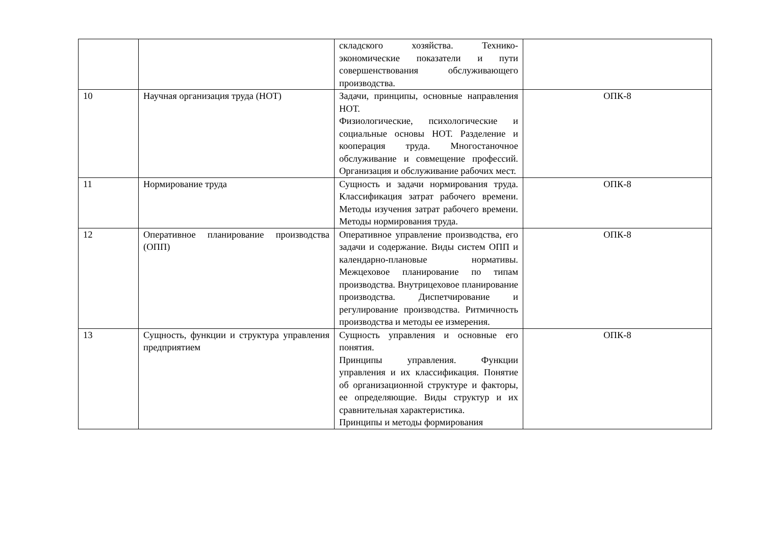| | | складского хозяйства. Технико-экономические показатели и пути совершенствования обслуживающего производства. | |
| 10 | Научная организация труда (НОТ) | Задачи, принципы, основные направления НОТ. Физиологические, психологические и социальные основы НОТ. Разделение и кооперация труда. Многостаночное обслуживание и совмещение профессий. Организация и обслуживание рабочих мест. | ОПК-8 |
| 11 | Нормирование труда | Сущность и задачи нормирования труда. Классификация затрат рабочего времени. Методы изучения затрат рабочего времени. Методы нормирования труда. | ОПК-8 |
| 12 | Оперативное планирование производства (ОПП) | Оперативное управление производства, его задачи и содержание. Виды систем ОПП и календарно-плановые нормативы. Межцеховое планирование по типам производства. Внутрицеховое планирование производства. Диспетчирование и регулирование производства. Ритмичность производства и методы ее измерения. | ОПК-8 |
| 13 | Сущность, функции и структура управления предприятием | Сущность управления и основные его понятия. Принципы управления. Функции управления и их классификация. Понятие об организационной структуре и факторы, ее определяющие. Виды структур и их сравнительная характеристика. Принципы и методы формирования | ОПК-8 |